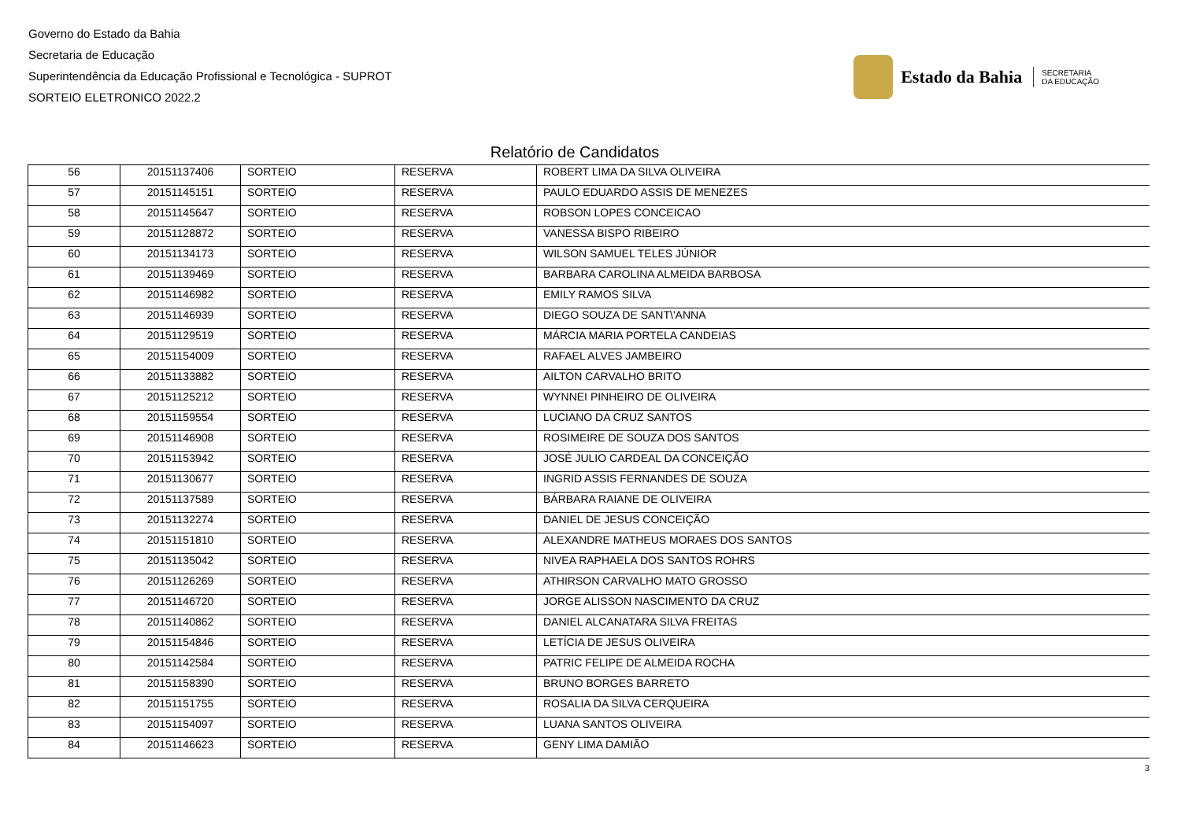Governo do Estado da Bahia
Secretaria de Educação
Superintendência da Educação Profissional e Tecnológica - SUPROT
SORTEIO ELETRONICO 2022.2
Estado da Bahia
SECRETARIA
DA EDUCAÇÃO
Relatório de Candidatos
| 56 | 20151137406 | SORTEIO | RESERVA | ROBERT LIMA DA SILVA OLIVEIRA |
| 57 | 20151145151 | SORTEIO | RESERVA | PAULO EDUARDO ASSIS DE MENEZES |
| 58 | 20151145647 | SORTEIO | RESERVA | ROBSON LOPES CONCEICAO |
| 59 | 20151128872 | SORTEIO | RESERVA | VANESSA BISPO RIBEIRO |
| 60 | 20151134173 | SORTEIO | RESERVA | WILSON SAMUEL TELES JÚNIOR |
| 61 | 20151139469 | SORTEIO | RESERVA | BARBARA CAROLINA ALMEIDA BARBOSA |
| 62 | 20151146982 | SORTEIO | RESERVA | EMILY RAMOS SILVA |
| 63 | 20151146939 | SORTEIO | RESERVA | DIEGO SOUZA DE SANT\'ANNA |
| 64 | 20151129519 | SORTEIO | RESERVA | MÁRCIA MARIA PORTELA CANDEIAS |
| 65 | 20151154009 | SORTEIO | RESERVA | RAFAEL ALVES JAMBEIRO |
| 66 | 20151133882 | SORTEIO | RESERVA | AILTON CARVALHO BRITO |
| 67 | 20151125212 | SORTEIO | RESERVA | WYNNEI PINHEIRO DE OLIVEIRA |
| 68 | 20151159554 | SORTEIO | RESERVA | LUCIANO DA CRUZ SANTOS |
| 69 | 20151146908 | SORTEIO | RESERVA | ROSIMEIRE DE SOUZA DOS SANTOS |
| 70 | 20151153942 | SORTEIO | RESERVA | JOSÉ JULIO CARDEAL DA CONCEIÇÃO |
| 71 | 20151130677 | SORTEIO | RESERVA | INGRID ASSIS FERNANDES DE SOUZA |
| 72 | 20151137589 | SORTEIO | RESERVA | BÁRBARA RAIANE DE OLIVEIRA |
| 73 | 20151132274 | SORTEIO | RESERVA | DANIEL DE JESUS CONCEIÇÃO |
| 74 | 20151151810 | SORTEIO | RESERVA | ALEXANDRE MATHEUS MORAES DOS SANTOS |
| 75 | 20151135042 | SORTEIO | RESERVA | NIVEA RAPHAELA DOS SANTOS ROHRS |
| 76 | 20151126269 | SORTEIO | RESERVA | ATHIRSON CARVALHO MATO GROSSO |
| 77 | 20151146720 | SORTEIO | RESERVA | JORGE ALISSON NASCIMENTO DA CRUZ |
| 78 | 20151140862 | SORTEIO | RESERVA | DANIEL ALCANATARA SILVA FREITAS |
| 79 | 20151154846 | SORTEIO | RESERVA | LETÍCIA DE JESUS OLIVEIRA |
| 80 | 20151142584 | SORTEIO | RESERVA | PATRIC FELIPE DE ALMEIDA ROCHA |
| 81 | 20151158390 | SORTEIO | RESERVA | BRUNO BORGES BARRETO |
| 82 | 20151151755 | SORTEIO | RESERVA | ROSALIA DA SILVA CERQUEIRA |
| 83 | 20151154097 | SORTEIO | RESERVA | LUANA SANTOS OLIVEIRA |
| 84 | 20151146623 | SORTEIO | RESERVA | GENY LIMA DAMIÃO |
3